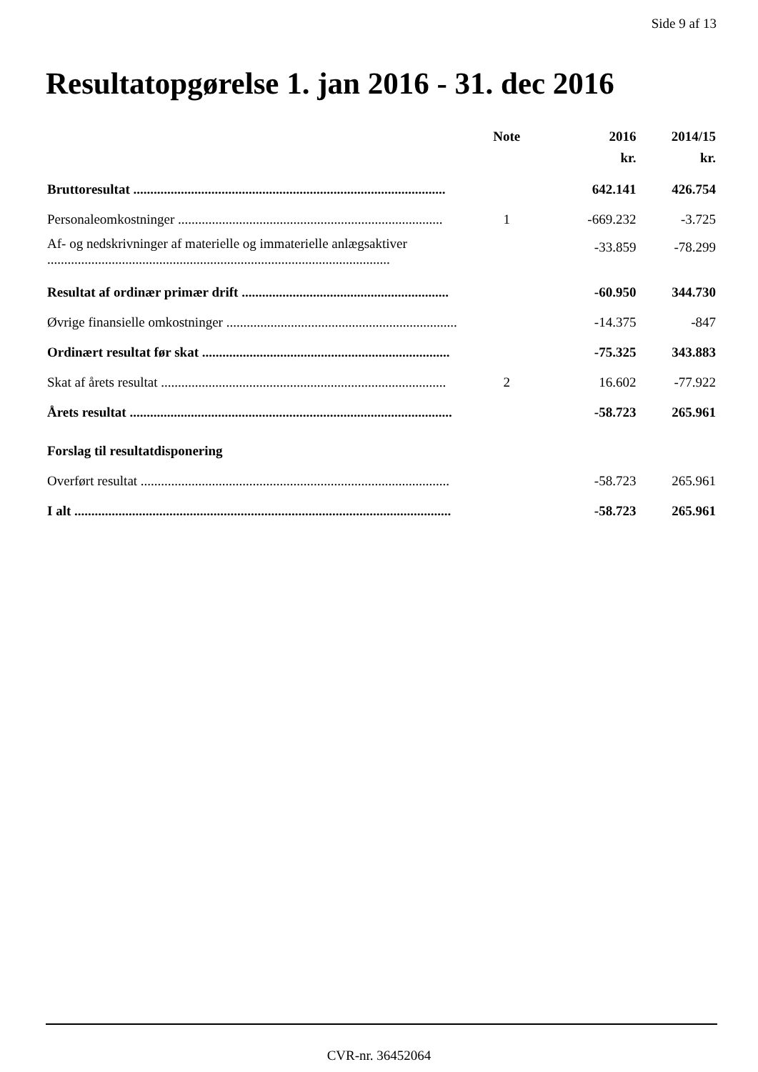Side 9 af 13
Resultatopgørelse 1. jan 2016 - 31. dec 2016
| | Note | 2016 | 2014/15 |
| --- | --- | --- | --- |
| | | kr. | kr. |
| Bruttoresultat ............................................................................................ | | 642.141 | 426.754 |
| Personaleomkostninger .............................................................................. | 1 | -669.232 | -3.725 |
| Af- og nedskrivninger af materielle og immaterielle anlægsaktiver ..................................................................................................... | | -33.859 | -78.299 |
| Resultat af ordinær primær drift ............................................................. | | -60.950 | 344.730 |
| Øvrige finansielle omkostninger .................................................................... | | -14.375 | -847 |
| Ordinært resultat før skat ......................................................................... | | -75.325 | 343.883 |
| Skat af årets resultat .................................................................................... | 2 | 16.602 | -77.922 |
| Årets resultat ............................................................................................... | | -58.723 | 265.961 |
| Forslag til resultatdisponering | | | |
| Overført resultat ........................................................................................... | | -58.723 | 265.961 |
| I alt ............................................................................................................... | | -58.723 | 265.961 |
CVR-nr. 36452064